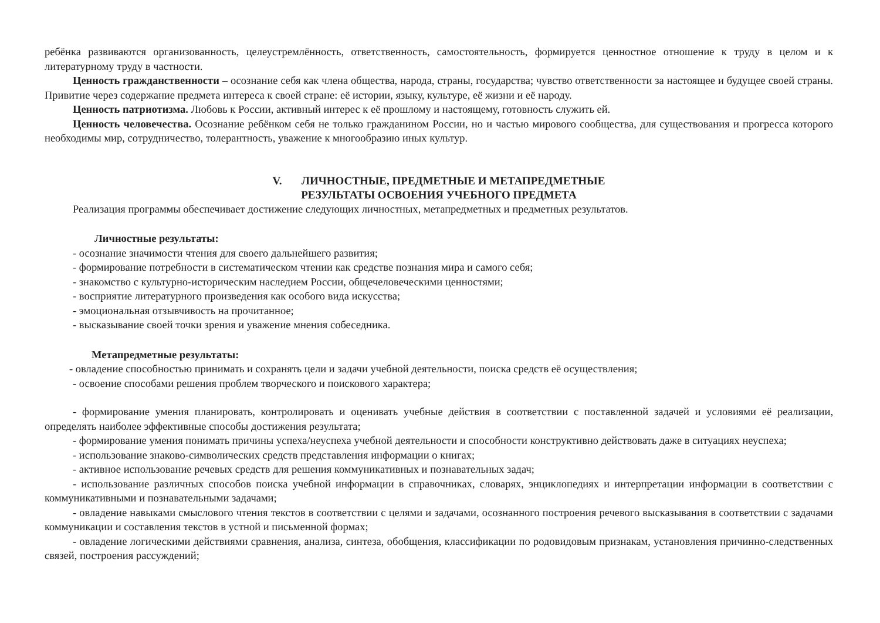ребёнка развиваются организованность, целеустремлённость, ответственность, самостоятельность, формируется ценностное отношение к труду в целом и к литературному труду в частности.
Ценность гражданственности – осознание себя как члена общества, народа, страны, государства; чувство ответственности за настоящее и будущее своей страны. Привитие через содержание предмета интереса к своей стране: её истории, языку, культуре, её жизни и её народу.
Ценность патриотизма. Любовь к России, активный интерес к её прошлому и настоящему, готовность служить ей.
Ценность человечества. Осознание ребёнком себя не только гражданином России, но и частью мирового сообщества, для существования и прогресса которого необходимы мир, сотрудничество, толерантность, уважение к многообразию иных культур.
V. ЛИЧНОСТНЫЕ, ПРЕДМЕТНЫЕ И МЕТАПРЕДМЕТНЫЕ
РЕЗУЛЬТАТЫ ОСВОЕНИЯ УЧЕБНОГО ПРЕДМЕТА
Реализация программы обеспечивает достижение следующих личностных, метапредметных и предметных результатов.
Личностные результаты:
- осознание значимости чтения для своего дальнейшего развития;
- формирование потребности в систематическом чтении как средстве познания мира и самого себя;
- знакомство с культурно-историческим наследием России, общечеловеческими ценностями;
- восприятие литературного произведения как особого вида искусства;
- эмоциональная отзывчивость на прочитанное;
- высказывание своей точки зрения и уважение мнения собеседника.
Метапредметные результаты:
- овладение способностью принимать и сохранять цели и задачи учебной деятельности, поиска средств её осуществления;
- освоение способами решения проблем творческого и поискового характера;
- формирование умения планировать, контролировать и оценивать учебные действия в соответствии с поставленной задачей и условиями её реализации, определять наиболее эффективные способы достижения результата;
- формирование умения понимать причины успеха/неуспеха учебной деятельности и способности конструктивно действовать даже в ситуациях неуспеха;
- использование знаково-символических средств представления информации о книгах;
- активное использование речевых средств для решения коммуникативных и познавательных задач;
- использование различных способов поиска учебной информации в справочниках, словарях, энциклопедиях и интерпретации информации в соответствии с коммуникативными и познавательными задачами;
- овладение навыками смыслового чтения текстов в соответствии с целями и задачами, осознанного построения речевого высказывания в соответствии с задачами коммуникации и составления текстов в устной и письменной формах;
- овладение логическими действиями сравнения, анализа, синтеза, обобщения, классификации по родовидовым признакам, установления причинно-следственных связей, построения рассуждений;